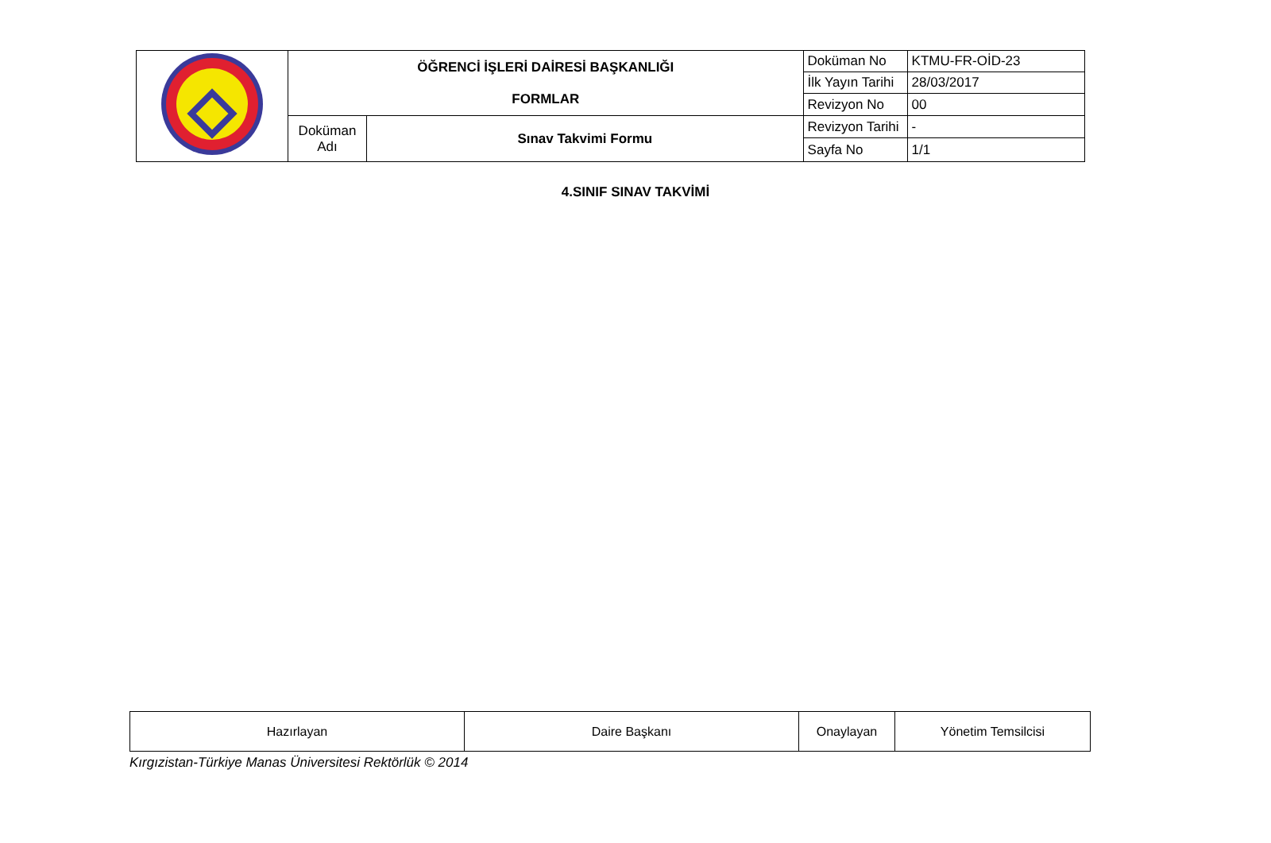| | ÖĞRENCİ İŞLERİ DAİRESİ BAŞKANLIĞI FORMLAR | | Doküman No | KTMU-FR-OİD-23 |
| | | | İlk Yayın Tarihi | 28/03/2017 |
| | | | Revizyon No | 00 |
| | Doküman Adı | Sınav Takvimi Formu | Revizyon Tarihi | - |
| | | | Sayfa No | 1/1 |
4.SINIF SINAV TAKVİMİ
| Hazırlayan | Daire Başkanı | Onaylayan | Yönetim Temsilcisi |
Kırgızistan-Türkiye Manas Üniversitesi Rektörlük © 2014